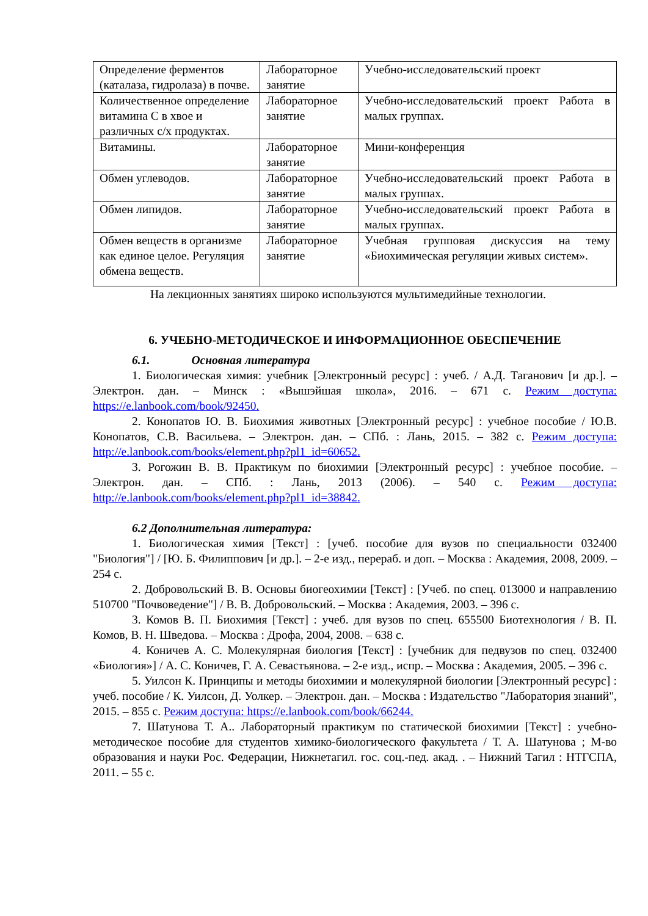| Определение ферментов (каталаза, гидролаза) в почве. | Лабораторное занятие | Учебно-исследовательский проект |
| Количественное определение витамина С в хвое и различных с/х продуктах. | Лабораторное занятие | Учебно-исследовательский проект Работа в малых группах. |
| Витамины. | Лабораторное занятие | Мини-конференция |
| Обмен углеводов. | Лабораторное занятие | Учебно-исследовательский проект Работа в малых группах. |
| Обмен липидов. | Лабораторное занятие | Учебно-исследовательский проект Работа в малых группах. |
| Обмен веществ в организме как единое целое. Регуляция обмена веществ. | Лабораторное занятие | Учебная групповая дискуссия на тему «Биохимическая регуляции живых систем». |
На лекционных занятиях широко используются мультимедийные технологии.
6. УЧЕБНО-МЕТОДИЧЕСКОЕ И ИНФОРМАЦИОННОЕ ОБЕСПЕЧЕНИЕ
6.1. Основная литература
1. Биологическая химия: учебник [Электронный ресурс] : учеб. / А.Д. Таганович [и др.]. – Электрон. дан. – Минск : «Вышэйшая школа», 2016. – 671 с. Режим доступа: https://e.lanbook.com/book/92450.
2. Конопатов Ю. В. Биохимия животных [Электронный ресурс] : учебное пособие / Ю.В. Конопатов, С.В. Васильева. – Электрон. дан. – СПб. : Лань, 2015. – 382 с. Режим доступа: http://e.lanbook.com/books/element.php?pl1_id=60652.
3. Рогожин В. В. Практикум по биохимии [Электронный ресурс] : учебное пособие. – Электрон. дан. – СПб. : Лань, 2013 (2006). – 540 с. Режим доступа: http://e.lanbook.com/books/element.php?pl1_id=38842.
6.2 Дополнительная литература:
1. Биологическая химия [Текст] : [учеб. пособие для вузов по специальности 032400 "Биология"] / [Ю. Б. Филиппович [и др.]. – 2-е изд., перераб. и доп. – Москва : Академия, 2008, 2009. – 254 с.
2. Добровольский В. В. Основы биогеохимии [Текст] : [Учеб. по спец. 013000 и направлению 510700 "Почвоведение"] / В. В. Добровольский. – Москва : Академия, 2003. – 396 с.
3. Комов В. П. Биохимия [Текст] : учеб. для вузов по спец. 655500 Биотехнология / В. П. Комов, В. Н. Шведова. – Москва : Дрофа, 2004, 2008. – 638 с.
4. Коничев А. С. Молекулярная биология [Текст] : [учебник для педвузов по спец. 032400 «Биология»] / А. С. Коничев, Г. А. Севастьянова. – 2-е изд., испр. – Москва : Академия, 2005. – 396 с.
5. Уилсон К. Принципы и методы биохимии и молекулярной биологии [Электронный ресурс] : учеб. пособие / К. Уилсон, Д. Уолкер. – Электрон. дан. – Москва : Издательство "Лаборатория знаний", 2015. – 855 с. Режим доступа: https://e.lanbook.com/book/66244.
7. Шатунова Т. А.. Лабораторный практикум по статической биохимии [Текст] : учебно-методическое пособие для студентов химико-биологического факультета / Т. А. Шатунова ; М-во образования и науки Рос. Федерации, Нижнетагил. гос. соц.-пед. акад. . – Нижний Тагил : НТГСПА, 2011. – 55 с.